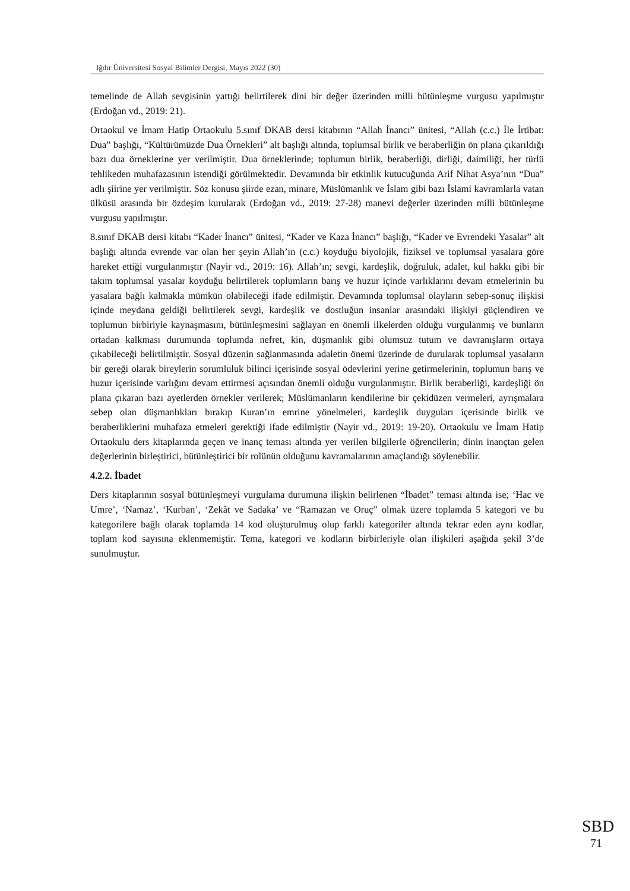Iğdır Üniversitesi Sosyal Bilimler Dergisi, Mayıs 2022 (30)
temelinde de Allah sevgisinin yattığı belirtilerek dini bir değer üzerinden milli bütünleşme vurgusu yapılmıştır (Erdoğan vd., 2019: 21).
Ortaokul ve İmam Hatip Ortaokulu 5.sınıf DKAB dersi kitabının “Allah İnancı” ünitesi, “Allah (c.c.) İle İrtibat: Dua” başlığı, “Kültürümüzde Dua Örnekleri” alt başlığı altında, toplumsal birlik ve beraberliğin ön plana çıkarıldığı bazı dua örneklerine yer verilmiştir. Dua örneklerinde; toplumun birlik, beraberliği, dirliği, daimiliği, her türlü tehlikeden muhafazasının istendiği görülmektedir. Devamında bir etkinlik kutucuğunda Arif Nihat Asya’nın “Dua” adlı şiirine yer verilmiştir. Söz konusu şiirde ezan, minare, Müslümanlık ve İslam gibi bazı İslami kavramlarla vatan ülküsü arasında bir özdeşim kurularak (Erdoğan vd., 2019: 27-28) manevi değerler üzerinden milli bütünleşme vurgusu yapılmıştır.
8.sınıf DKAB dersi kitabı “Kader İnancı” ünitesi, “Kader ve Kaza İnancı” başlığı, “Kader ve Evrendeki Yasalar” alt başlığı altında evrende var olan her şeyin Allah’ın (c.c.) koyduğu biyolojik, fiziksel ve toplumsal yasalara göre hareket ettiği vurgulanmıştır (Nayir vd., 2019: 16). Allah’ın; sevgi, kardeşlik, doğruluk, adalet, kul hakkı gibi bir takım toplumsal yasalar koyduğu belirtilerek toplumların barış ve huzur içinde varlıklarını devam etmelerinin bu yasalara bağlı kalmakla mümkün olabileceği ifade edilmiştir. Devamında toplumsal olayların sebep-sonuç ilişkisi içinde meydana geldiği belirtilerek sevgi, kardeşlik ve dostluğun insanlar arasındaki ilişkiyi güçlendiren ve toplumun birbiriyle kaynaşmasını, bütünleşmesini sağlayan en önemli ilkelerden olduğu vurgulanmış ve bunların ortadan kalkması durumunda toplumda nefret, kin, düşmanlık gibi olumsuz tutum ve davranışların ortaya çıkabileceği belirtilmiştir. Sosyal düzenin sağlanmasında adaletin önemi üzerinde de durularak toplumsal yasaların bir gereği olarak bireylerin sorumluluk bilinci içerisinde sosyal ödevlerini yerine getirmelerinin, toplumun barış ve huzur içerisinde varlığını devam ettirmesi açısından önemli olduğu vurgulanmıştır. Birlik beraberliği, kardeşliği ön plana çıkaran bazı ayetlerden örnekler verilerek; Müslümanların kendilerine bir çekidüzen vermeleri, ayrışmalara sebep olan düşmanlıkları bırakıp Kuran’ın emrine yönelmeleri, kardeşlik duyguları içerisinde birlik ve beraberliklerini muhafaza etmeleri gerektiği ifade edilmiştir (Nayir vd., 2019: 19-20). Ortaokulu ve İmam Hatip Ortaokulu ders kitaplarında geçen ve inanç teması altında yer verilen bilgilerle öğrencilerin; dinin inançtan gelen değerlerinin birleştirici, bütünleştirici bir rolünün olduğunu kavramalarının amaçlandığı söylenebilir.
4.2.2. İbadet
Ders kitaplarının sosyal bütünleşmeyi vurgulama durumuna ilişkin belirlenen “İbadet” teması altında ise; ‘Hac ve Umre’, ‘Namaz’, ‘Kurban’, ‘Zekât ve Sadaka’ ve “Ramazan ve Oruç” olmak üzere toplamda 5 kategori ve bu kategorilere bağlı olarak toplamda 14 kod oluşturulmuş olup farklı kategoriler altında tekrar eden aynı kodlar, toplam kod sayısına eklenmemiştir. Tema, kategori ve kodların birbirleriyle olan ilişkileri aşağıda şekil 3’de sunulmuştur.
SBD
71